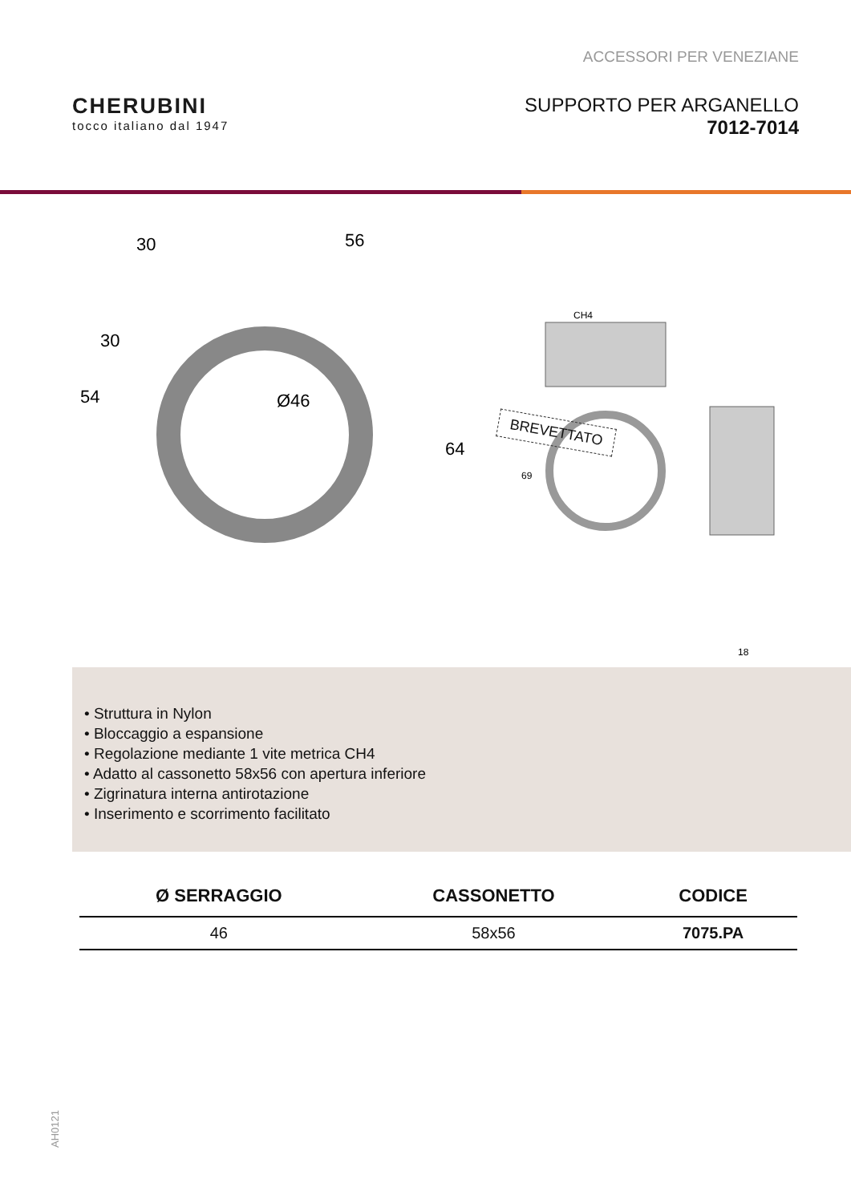ACCESSORI PER VENEZIANE
CHERUBINI
tocco italiano dal 1947
SUPPORTO PER ARGANELLO
7012-7014
30
56
54
30
Ø46
64
CH4
69
18
BREVETTATO
• Struttura in Nylon
• Bloccaggio a espansione
• Regolazione mediante 1 vite metrica CH4
• Adatto al cassonetto 58x56 con apertura inferiore
• Zigrinatura interna antirotazione
• Inserimento e scorrimento facilitato
| Ø SERRAGGIO | CASSONETTO | CODICE |
| --- | --- | --- |
| 46 | 58x56 | 7075.PA |
AH0121